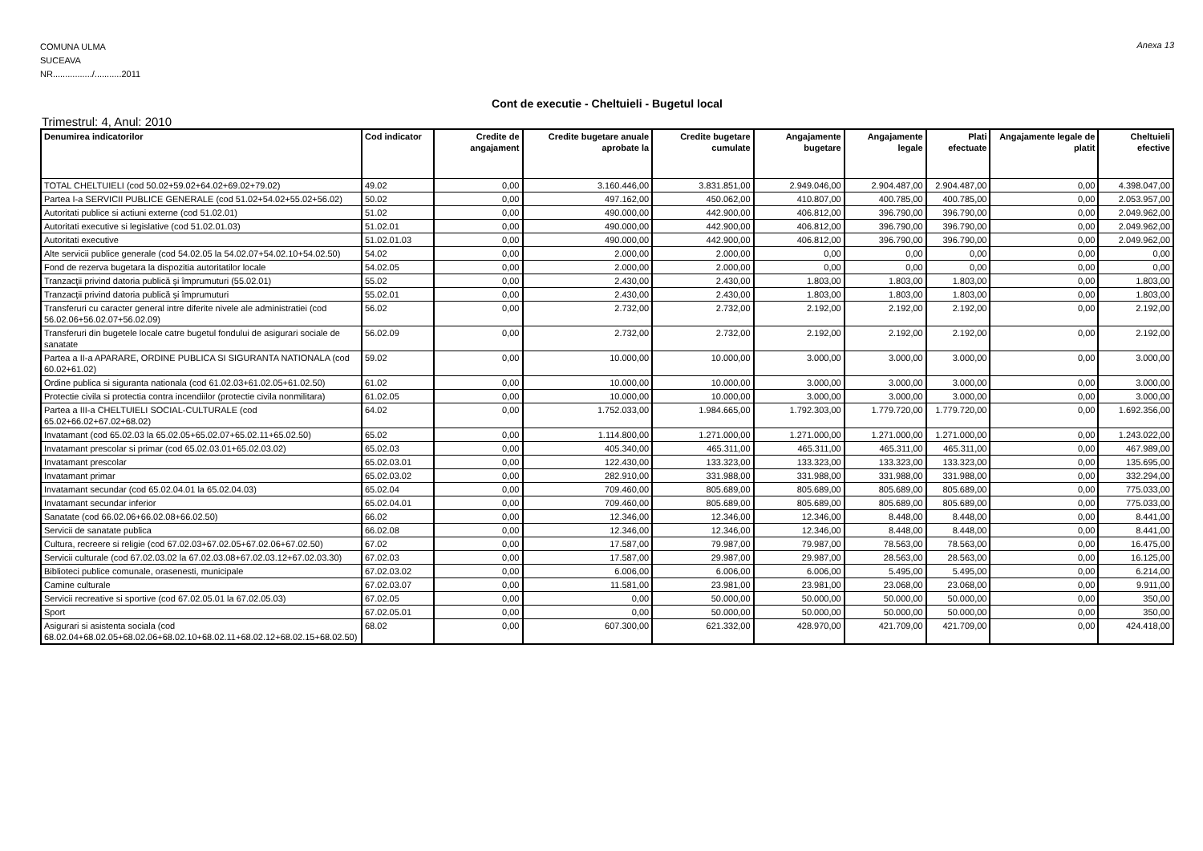Anexa 13
COMUNA ULMA
SUCEAVA
NR................/...........2011
Cont de executie - Cheltuieli - Bugetul local
Trimestrul: 4, Anul: 2010
| Denumirea indicatorilor | Cod indicator | Credite de angajament | Credite bugetare anuale aprobate la | Credite bugetare cumulate | Angajamente bugetare | Angajamente legale | Plati efectuate | Angajamente legale de platit | Cheltuieli efective |
| --- | --- | --- | --- | --- | --- | --- | --- | --- | --- |
| TOTAL CHELTUIELI (cod 50.02+59.02+64.02+69.02+79.02) | 49.02 | 0,00 | 3.160.446,00 | 3.831.851,00 | 2.949.046,00 | 2.904.487,00 | 2.904.487,00 | 0,00 | 4.398.047,00 |
| Partea I-a SERVICII PUBLICE GENERALE (cod 51.02+54.02+55.02+56.02) | 50.02 | 0,00 | 497.162,00 | 450.062,00 | 410.807,00 | 400.785,00 | 400.785,00 | 0,00 | 2.053.957,00 |
| Autoritati publice si actiuni externe (cod 51.02.01) | 51.02 | 0,00 | 490.000,00 | 442.900,00 | 406.812,00 | 396.790,00 | 396.790,00 | 0,00 | 2.049.962,00 |
| Autoritati executive si legislative (cod 51.02.01.03) | 51.02.01 | 0,00 | 490.000,00 | 442.900,00 | 406.812,00 | 396.790,00 | 396.790,00 | 0,00 | 2.049.962,00 |
| Autoritati executive | 51.02.01.03 | 0,00 | 490.000,00 | 442.900,00 | 406.812,00 | 396.790,00 | 396.790,00 | 0,00 | 2.049.962,00 |
| Alte servicii publice generale (cod 54.02.05 la 54.02.07+54.02.10+54.02.50) | 54.02 | 0,00 | 2.000,00 | 2.000,00 | 0,00 | 0,00 | 0,00 | 0,00 | 0,00 |
| Fond de rezerva bugetara la dispozitia autoritatilor locale | 54.02.05 | 0,00 | 2.000,00 | 2.000,00 | 0,00 | 0,00 | 0,00 | 0,00 | 0,00 |
| Tranzacţii privind datoria publică şi împrumuturi (55.02.01) | 55.02 | 0,00 | 2.430,00 | 2.430,00 | 1.803,00 | 1.803,00 | 1.803,00 | 0,00 | 1.803,00 |
| Tranzacţii privind datoria publică şi împrumuturi | 55.02.01 | 0,00 | 2.430,00 | 2.430,00 | 1.803,00 | 1.803,00 | 1.803,00 | 0,00 | 1.803,00 |
| Transferuri cu caracter general intre diferite nivele ale administratiei (cod 56.02.06+56.02.07+56.02.09) | 56.02 | 0,00 | 2.732,00 | 2.732,00 | 2.192,00 | 2.192,00 | 2.192,00 | 0,00 | 2.192,00 |
| Transferuri din bugetele locale catre bugetul fondului de asigurari sociale de sanatate | 56.02.09 | 0,00 | 2.732,00 | 2.732,00 | 2.192,00 | 2.192,00 | 2.192,00 | 0,00 | 2.192,00 |
| Partea a II-a APARARE, ORDINE PUBLICA SI SIGURANTA NATIONALA (cod 60.02+61.02) | 59.02 | 0,00 | 10.000,00 | 10.000,00 | 3.000,00 | 3.000,00 | 3.000,00 | 0,00 | 3.000,00 |
| Ordine publica si siguranta nationala (cod 61.02.03+61.02.05+61.02.50) | 61.02 | 0,00 | 10.000,00 | 10.000,00 | 3.000,00 | 3.000,00 | 3.000,00 | 0,00 | 3.000,00 |
| Protectie civila si protectia contra incendiilor (protectie civila nonmilitara) | 61.02.05 | 0,00 | 10.000,00 | 10.000,00 | 3.000,00 | 3.000,00 | 3.000,00 | 0,00 | 3.000,00 |
| Partea a III-a CHELTUIELI SOCIAL-CULTURALE (cod 65.02+66.02+67.02+68.02) | 64.02 | 0,00 | 1.752.033,00 | 1.984.665,00 | 1.792.303,00 | 1.779.720,00 | 1.779.720,00 | 0,00 | 1.692.356,00 |
| Invatamant (cod 65.02.03 la 65.02.05+65.02.07+65.02.11+65.02.50) | 65.02 | 0,00 | 1.114.800,00 | 1.271.000,00 | 1.271.000,00 | 1.271.000,00 | 1.271.000,00 | 0,00 | 1.243.022,00 |
| Invatamant prescolar si primar (cod 65.02.03.01+65.02.03.02) | 65.02.03 | 0,00 | 405.340,00 | 465.311,00 | 465.311,00 | 465.311,00 | 465.311,00 | 0,00 | 467.989,00 |
| Invatamant prescolar | 65.02.03.01 | 0,00 | 122.430,00 | 133.323,00 | 133.323,00 | 133.323,00 | 133.323,00 | 0,00 | 135.695,00 |
| Invatamant primar | 65.02.03.02 | 0,00 | 282.910,00 | 331.988,00 | 331.988,00 | 331.988,00 | 331.988,00 | 0,00 | 332.294,00 |
| Invatamant secundar (cod 65.02.04.01 la 65.02.04.03) | 65.02.04 | 0,00 | 709.460,00 | 805.689,00 | 805.689,00 | 805.689,00 | 805.689,00 | 0,00 | 775.033,00 |
| Invatamant secundar inferior | 65.02.04.01 | 0,00 | 709.460,00 | 805.689,00 | 805.689,00 | 805.689,00 | 805.689,00 | 0,00 | 775.033,00 |
| Sanatate (cod 66.02.06+66.02.08+66.02.50) | 66.02 | 0,00 | 12.346,00 | 12.346,00 | 12.346,00 | 8.448,00 | 8.448,00 | 0,00 | 8.441,00 |
| Servicii de sanatate publica | 66.02.08 | 0,00 | 12.346,00 | 12.346,00 | 12.346,00 | 8.448,00 | 8.448,00 | 0,00 | 8.441,00 |
| Cultura, recreere si religie (cod 67.02.03+67.02.05+67.02.06+67.02.50) | 67.02 | 0,00 | 17.587,00 | 79.987,00 | 79.987,00 | 78.563,00 | 78.563,00 | 0,00 | 16.475,00 |
| Servicii culturale (cod 67.02.03.02 la 67.02.03.08+67.02.03.12+67.02.03.30) | 67.02.03 | 0,00 | 17.587,00 | 29.987,00 | 29.987,00 | 28.563,00 | 28.563,00 | 0,00 | 16.125,00 |
| Biblioteci publice comunale, orasenesti, municipale | 67.02.03.02 | 0,00 | 6.006,00 | 6.006,00 | 6.006,00 | 5.495,00 | 5.495,00 | 0,00 | 6.214,00 |
| Camine culturale | 67.02.03.07 | 0,00 | 11.581,00 | 23.981,00 | 23.981,00 | 23.068,00 | 23.068,00 | 0,00 | 9.911,00 |
| Servicii recreative si sportive (cod 67.02.05.01 la 67.02.05.03) | 67.02.05 | 0,00 | 0,00 | 50.000,00 | 50.000,00 | 50.000,00 | 50.000,00 | 0,00 | 350,00 |
| Sport | 67.02.05.01 | 0,00 | 0,00 | 50.000,00 | 50.000,00 | 50.000,00 | 50.000,00 | 0,00 | 350,00 |
| Asigurari si asistenta sociala (cod 68.02.04+68.02.05+68.02.06+68.02.10+68.02.11+68.02.12+68.02.15+68.02.50) | 68.02 | 0,00 | 607.300,00 | 621.332,00 | 428.970,00 | 421.709,00 | 421.709,00 | 0,00 | 424.418,00 |